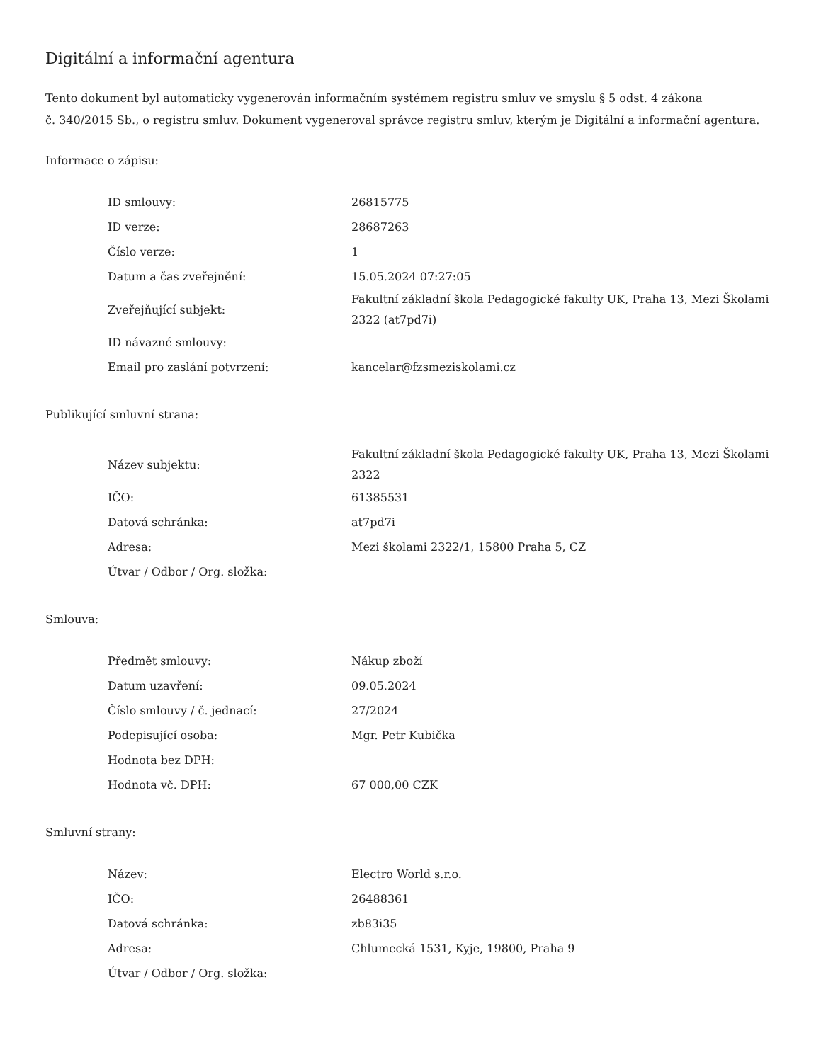Digitální a informační agentura
Tento dokument byl automaticky vygenerován informačním systémem registru smluv ve smyslu § 5 odst. 4 zákona
č. 340/2015 Sb., o registru smluv. Dokument vygeneroval správce registru smluv, kterým je Digitální a informační agentura.
Informace o zápisu:
| ID smlouvy: | 26815775 |
| ID verze: | 28687263 |
| Číslo verze: | 1 |
| Datum a čas zveřejnění: | 15.05.2024 07:27:05 |
| Zveřejňující subjekt: | Fakultní základní škola Pedagogické fakulty UK, Praha 13, Mezi Školami 2322 (at7pd7i) |
| ID návazné smlouvy: | |
| Email pro zaslání potvrzení: | kancelar@fzsmeziskolami.cz |
Publikující smluvní strana:
| Název subjektu: | Fakultní základní škola Pedagogické fakulty UK, Praha 13, Mezi Školami 2322 |
| IČO: | 61385531 |
| Datová schránka: | at7pd7i |
| Adresa: | Mezi školami 2322/1, 15800 Praha 5, CZ |
| Útvar / Odbor / Org. složka: | |
Smlouva:
| Předmět smlouvy: | Nákup zboží |
| Datum uzavření: | 09.05.2024 |
| Číslo smlouvy / č. jednací: | 27/2024 |
| Podepisující osoba: | Mgr. Petr Kubička |
| Hodnota bez DPH: | |
| Hodnota vč. DPH: | 67 000,00 CZK |
Smluvní strany:
| Název: | Electro World s.r.o. |
| IČO: | 26488361 |
| Datová schránka: | zb83i35 |
| Adresa: | Chlumecká 1531, Kyje, 19800, Praha 9 |
| Útvar / Odbor / Org. složka: | |